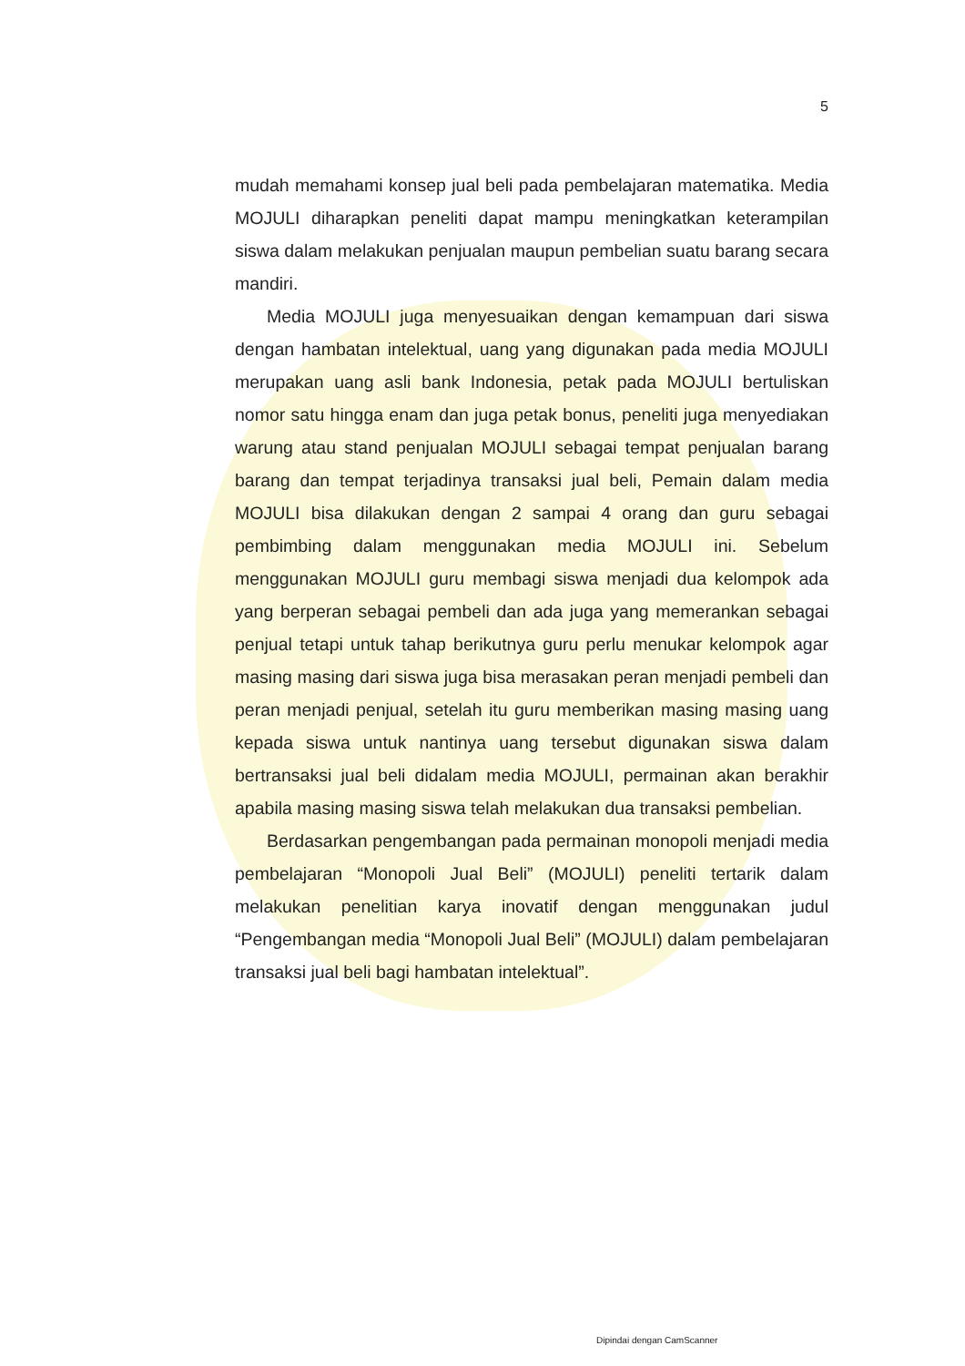5
mudah memahami konsep jual beli pada pembelajaran matematika. Media MOJULI diharapkan peneliti dapat mampu meningkatkan keterampilan siswa dalam melakukan penjualan maupun pembelian suatu barang secara mandiri.
Media MOJULI juga menyesuaikan dengan kemampuan dari siswa dengan hambatan intelektual, uang yang digunakan pada media MOJULI merupakan uang asli bank Indonesia, petak pada MOJULI bertuliskan nomor satu hingga enam dan juga petak bonus, peneliti juga menyediakan warung atau stand penjualan MOJULI sebagai tempat penjualan barang barang dan tempat terjadinya transaksi jual beli, Pemain dalam media MOJULI bisa dilakukan dengan 2 sampai 4 orang dan guru sebagai pembimbing dalam menggunakan media MOJULI ini. Sebelum menggunakan MOJULI guru membagi siswa menjadi dua kelompok ada yang berperan sebagai pembeli dan ada juga yang memerankan sebagai penjual tetapi untuk tahap berikutnya guru perlu menukar kelompok agar masing masing dari siswa juga bisa merasakan peran menjadi pembeli dan peran menjadi penjual, setelah itu guru memberikan masing masing uang kepada siswa untuk nantinya uang tersebut digunakan siswa dalam bertransaksi jual beli didalam media MOJULI, permainan akan berakhir apabila masing masing siswa telah melakukan dua transaksi pembelian.
Berdasarkan pengembangan pada permainan monopoli menjadi media pembelajaran “Monopoli Jual Beli” (MOJULI) peneliti tertarik dalam melakukan penelitian karya inovatif dengan menggunakan judul “Pengembangan media “Monopoli Jual Beli” (MOJULI) dalam pembelajaran transaksi jual beli bagi hambatan intelektual”.
Dipindai dengan CamScanner